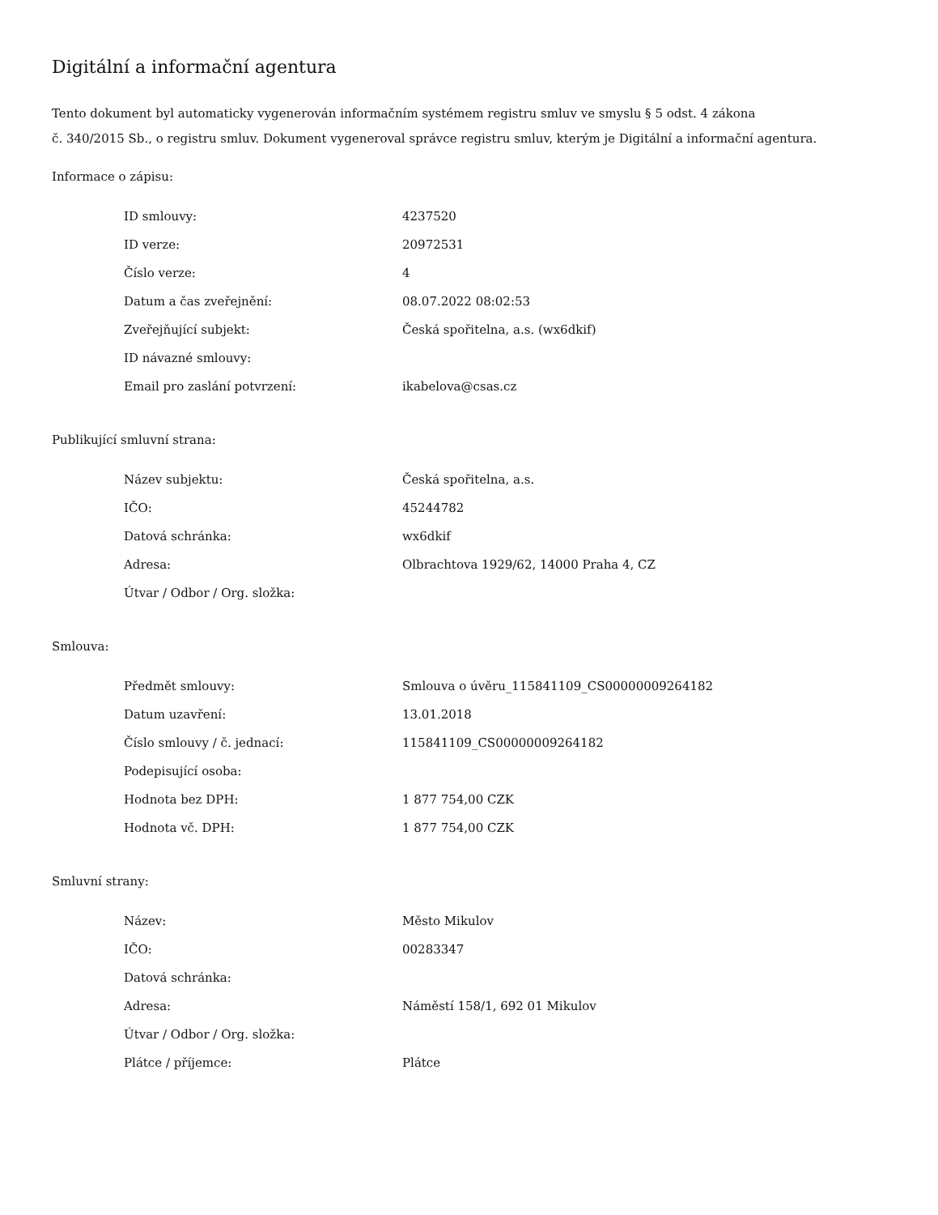Digitální a informační agentura
Tento dokument byl automaticky vygenerován informačním systémem registru smluv ve smyslu § 5 odst. 4 zákona
č. 340/2015 Sb., o registru smluv. Dokument vygeneroval správce registru smluv, kterým je Digitální a informační agentura.
Informace o zápisu:
| ID smlouvy: | 4237520 |
| ID verze: | 20972531 |
| Číslo verze: | 4 |
| Datum a čas zveřejnění: | 08.07.2022 08:02:53 |
| Zveřejňující subjekt: | Česká spořitelna, a.s. (wx6dkif) |
| ID návazné smlouvy: | |
| Email pro zaslání potvrzení: | ikabelova@csas.cz |
Publikující smluvní strana:
| Název subjektu: | Česká spořitelna, a.s. |
| IČO: | 45244782 |
| Datová schránka: | wx6dkif |
| Adresa: | Olbrachtova 1929/62, 14000 Praha 4, CZ |
| Útvar / Odbor / Org. složka: | |
Smlouva:
| Předmět smlouvy: | Smlouva o úvěru_115841109_CS00000009264182 |
| Datum uzavření: | 13.01.2018 |
| Číslo smlouvy / č. jednací: | 115841109_CS00000009264182 |
| Podepisující osoba: | |
| Hodnota bez DPH: | 1 877 754,00 CZK |
| Hodnota vč. DPH: | 1 877 754,00 CZK |
Smluvní strany:
| Název: | Město Mikulov |
| IČO: | 00283347 |
| Datová schránka: | |
| Adresa: | Náměstí 158/1, 692 01 Mikulov |
| Útvar / Odbor / Org. složka: | |
| Plátce / příjemce: | Plátce |